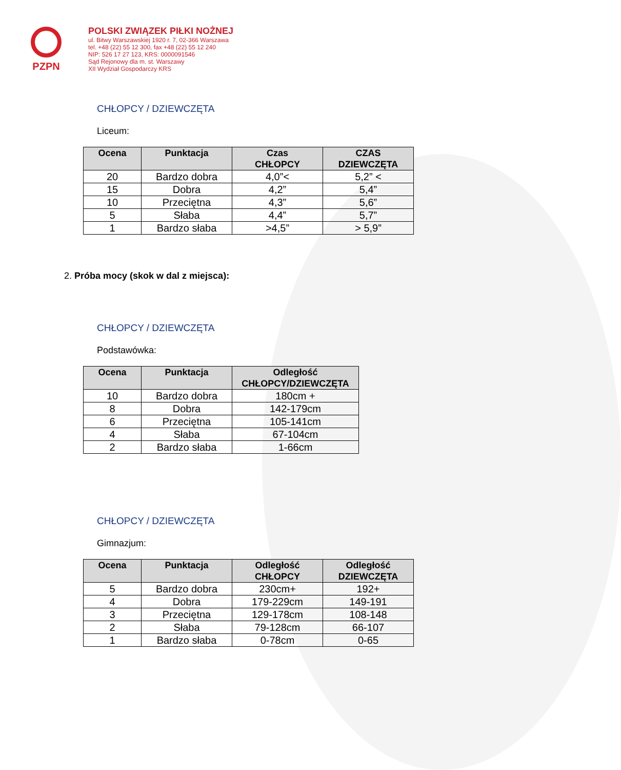PZPN
POLSKI ZWIĄZEK PIŁKI NOŻNEJ
ul. Bitwy Warszawskiej 1920 r. 7, 02-366 Warszawa
tel. +48 (22) 55 12 300, fax +48 (22) 55 12 240
NIP: 526 17 27 123, KRS: 0000091546
Sąd Rejonowy dla m. st. Warszawy
XII Wydział Gospodarczy KRS
CHŁOPCY / DZIEWCZĘTA
Liceum:
| Ocena | Punktacja | Czas CHŁOPCY | CZAS DZIEWCZĘTA |
| --- | --- | --- | --- |
| 20 | Bardzo dobra | 4,0”< | 5,2” < |
| 15 | Dobra | 4,2” | 5,4” |
| 10 | Przeciętna | 4,3” | 5,6” |
| 5 | Słaba | 4,4” | 5,7” |
| 1 | Bardzo słaba | >4,5” | > 5,9” |
2. Próba mocy (skok w dal z miejsca):
CHŁOPCY / DZIEWCZĘTA
Podstawówka:
| Ocena | Punktacja | Odległość CHŁOPCY/DZIEWCZĘTA |
| --- | --- | --- |
| 10 | Bardzo dobra | 180cm + |
| 8 | Dobra | 142-179cm |
| 6 | Przeciętna | 105-141cm |
| 4 | Słaba | 67-104cm |
| 2 | Bardzo słaba | 1-66cm |
CHŁOPCY / DZIEWCZĘTA
Gimnazjum:
| Ocena | Punktacja | Odległość CHŁOPCY | Odległość DZIEWCZĘTA |
| --- | --- | --- | --- |
| 5 | Bardzo dobra | 230cm+ | 192+ |
| 4 | Dobra | 179-229cm | 149-191 |
| 3 | Przeciętna | 129-178cm | 108-148 |
| 2 | Słaba | 79-128cm | 66-107 |
| 1 | Bardzo słaba | 0-78cm | 0-65 |